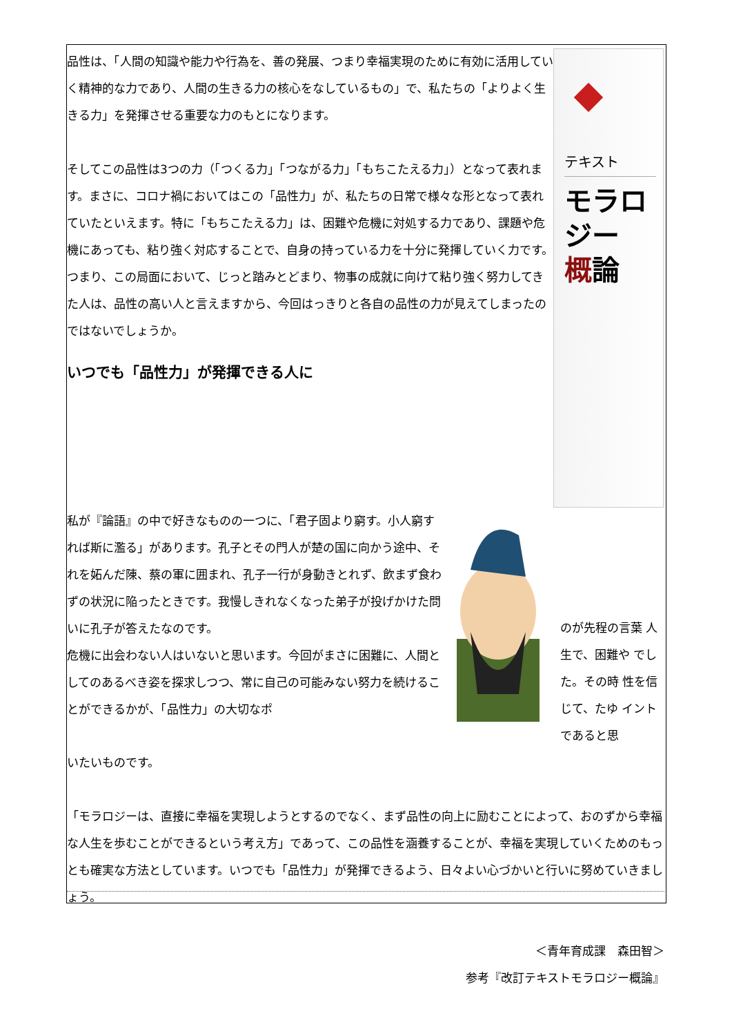品性は、「人間の知識や能力や行為を、善の発展、つまり幸福実現のために有効に活用していく精神的な力であり、人間の生きる力の核心をなしているもの」で、私たちの「よりよく生きる力」を発揮させる重要な力のもとになります。
そしてこの品性は3つの力（「つくる力」「つながる力」「もちこたえる力」）となって表れます。まさに、コロナ禍においてはこの「品性力」が、私たちの日常で様々な形となって表れていたといえます。特に「もちこたえる力」は、困難や危機に対処する力であり、課題や危機にあっても、粘り強く対応することで、自身の持っている力を十分に発揮していく力です。つまり、この局面において、じっと踏みとどまり、物事の成就に向けて粘り強く努力してきた人は、品性の高い人と言えますから、今回はっきりと各自の品性の力が見えてしまったのではないでしょうか。
いつでも「品性力」が発揮できる人に
テキスト
モラロジー
概論
私が『論語』の中で好きなものの一つに、「君子固より窮す。小人窮すれば斯に濫る」があります。孔子とその門人が楚の国に向かう途中、それを妬んだ陳、蔡の軍に囲まれ、孔子一行が身動きとれず、飲まず食わずの状況に陥ったときです。我慢しきれなくなった弟子が投げかけた問いに孔子が答えたなのです。
危機に出会わない人はいないと思います。今回がまさに困難に、人間としてのあるべき姿を探求しつつ、常に自己の可能みない努力を続けることができるかが、「品性力」の大切なポ
のが先程の言葉 人生で、困難や でした。その時 性を信じて、たゆ イントであると思
いたいものです。
「モラロジーは、直接に幸福を実現しようとするのでなく、まず品性の向上に励むことによって、おのずから幸福な人生を歩むことができるという考え方」であって、この品性を涵養することが、幸福を実現していくためのもっとも確実な方法としています。いつでも「品性力」が発揮できるよう、日々よい心づかいと行いに努めていきましょう。
＜青年育成課　森田智＞
参考『改訂テキストモラロジー概論』